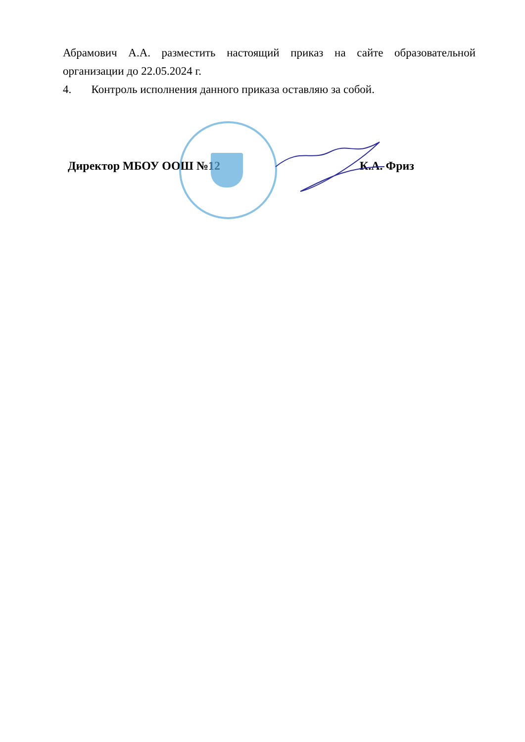Абрамович А.А. разместить настоящий приказ на сайте образовательной организации до 22.05.2024 г.
4. Контроль исполнения данного приказа оставляю за собой.
Директор МБОУ ООШ №12 К.А. Фриз